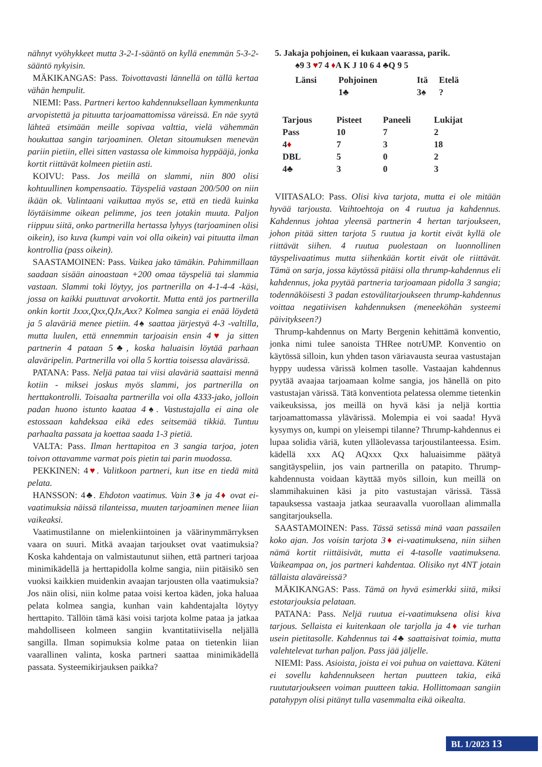nähnyt vyöhykkeet mutta 3-2-1-sääntö on kyllä enemmän 5-3-2-sääntö nykyisin.
MÄKIKANGAS: Pass. Toivottavasti lännellä on tällä kertaa vähän hempulit.
NIEMI: Pass. Partneri kertoo kahdennuksellaan kymmenkunta arvopistettä ja pituutta tarjoamattomissa väreissä. En näe syytä lähteä etsimään meille sopivaa valttia, vielä vähemmän houkuttaa sangin tarjoaminen. Oletan sitoumuksen menevän pariin pietiin, ellei sitten vastassa ole kimmoisa hyppääjä, jonka kortit riittävät kolmeen pietiin asti.
KOIVU: Pass. Jos meillä on slammi, niin 800 olisi kohtuullinen kompensaatio. Täyspeliä vastaan 200/500 on niin ikään ok. Valintaani vaikuttaa myös se, että en tiedä kuinka löytäisimme oikean pelimme, jos teen jotakin muuta. Paljon riippuu siitä, onko partnerilla hertassa lyhyys (tarjoaminen olisi oikein), iso kuva (kumpi vain voi olla oikein) vai pituutta ilman kontrollia (pass oikein).
SAASTAMOINEN: Pass. Vaikea jako tämäkin. Pahimmillaan saadaan sisään ainoastaan +200 omaa täyspeliä tai slammia vastaan. Slammi toki löytyy, jos partnerilla on 4-1-4-4 -käsi, jossa on kaikki puuttuvat arvokortit. Mutta entä jos partnerilla onkin kortit Jxxx,Qxx,QJx,Axx? Kolmea sangia ei enää löydetä ja 5 alaväriä menee pietiin. 4♠ saattaa järjestyä 4-3 -valtilla, mutta luulen, että ennemmin tarjoaisin ensin 4♥ ja sitten partnerin 4 pataan 5♣, koska haluaisin löytää parhaan alaväripelin. Partnerilla voi olla 5 korttia toisessa alavärissä.
PATANA: Pass. Neljä pataa tai viisi alaväriä saattaisi mennä kotiin - miksei joskus myös slammi, jos partnerilla on herttakontrolli. Toisaalta partnerilla voi olla 4333-jako, jolloin padan huono istunto kaataa 4♠. Vastustajalla ei aina ole estossaan kahdeksaa eikä edes seitsemää tikkiä. Tuntuu parhaalta passata ja koettaa saada 1-3 pietiä.
VALTA: Pass. Ilman herttapitoa en 3 sangia tarjoa, joten toivon ottavamme varmat pois pietin tai parin muodossa.
PEKKINEN: 4♥. Valitkoon partneri, kun itse en tiedä mitä pelata.
HANSSON: 4♣. Ehdoton vaatimus. Vain 3♠ ja 4♦ ovat ei-vaatimuksia näissä tilanteissa, muuten tarjoaminen menee liian vaikeaksi.
Vaatimustilanne on mielenkiintoinen ja väärinymmärryksen vaara on suuri. Mitkä avaajan tarjoukset ovat vaatimuksia? Koska kahdentaja on valmistautunut siihen, että partneri tarjoaa minimikädellä ja herttapidolla kolme sangia, niin pitäisikö sen vuoksi kaikkien muidenkin avaajan tarjousten olla vaatimuksia? Jos näin olisi, niin kolme pataa voisi kertoa käden, joka haluaa pelata kolmea sangia, kunhan vain kahdentajalta löytyy herttapito. Tällöin tämä käsi voisi tarjota kolme pataa ja jatkaa mahdolliseen kolmeen sangiin kvantitatiivisella neljällä sangilla. Ilman sopimuksia kolme pataa on tietenkin liian vaarallinen valinta, koska partneri saattaa minimikädellä passata. Systeemikirjauksen paikka?
5. Jakaja pohjoinen, ei kukaan vaarassa, parik.
♠9 3 ♥7 4 ♦A K J 10 6 4 ♣Q 9 5
| Länsi | Pohjoinen | Itä | Etelä |
| --- | --- | --- | --- |
| | 1♣ | 3♠ | ? |
| Tarjous | Pisteet | Paneeli | Lukijat |
| --- | --- | --- | --- |
| Pass | 10 | 7 | 2 |
| 4 ♦ | 7 | 3 | 18 |
| DBL | 5 | 0 | 2 |
| 4♣ | 3 | 0 | 3 |
VIITASALO: Pass. Olisi kiva tarjota, mutta ei ole mitään hyvää tarjousta. Vaihtoehtoja on 4 ruutua ja kahdennus. Kahdennus johtaa yleensä partnerin 4 hertan tarjoukseen, johon pitää sitten tarjota 5 ruutua ja kortit eivät kyllä ole riittävät siihen. 4 ruutua puolestaan on luonnollinen täyspelivaatimus mutta siihenkään kortit eivät ole riittävät. Tämä on sarja, jossa käytössä pitäisi olla thrump-kahdennus eli kahdennus, joka pyytää partneria tarjoamaan pidolla 3 sangia; todennäköisesti 3 padan estovälitarjoukseen thrump-kahdennus voittaa negatiivisen kahdennuksen (meneeköhän systeemi päivitykseen?)
Thrump-kahdennus on Marty Bergenin kehittämä konventio, jonka nimi tulee sanoista THRee notrUMP. Konventio on käytössä silloin, kun yhden tason väriavausta seuraa vastustajan hyppy uudessa värissä kolmen tasolle. Vastaajan kahdennus pyytää avaajaa tarjoamaan kolme sangia, jos hänellä on pito vastustajan värissä. Tätä konventiota pelatessa olemme tietenkin vaikeuksissa, jos meillä on hyvä käsi ja neljä korttia tarjoamattomassa ylävärissä. Molempia ei voi saada! Hyvä kysymys on, kumpi on yleisempi tilanne? Thrump-kahdennus ei lupaa solidia väriä, kuten ylläolevassa tarjoustilanteessa. Esim. kädellä xxx AQ AQxxx Qxx haluaisimme päätyä sangitäyspeliin, jos vain partnerilla on patapito. Thrump-kahdennusta voidaan käyttää myös silloin, kun meillä on slammihakuinen käsi ja pito vastustajan värissä. Tässä tapauksessa vastaaja jatkaa seuraavalla vuorollaan alimmalla sangitarjouksella.
SAASTAMOINEN: Pass. Tässä setissä minä vaan passailen koko ajan. Jos voisin tarjota 3♦ ei-vaatimuksena, niin siihen nämä kortit riittäisivät, mutta ei 4-tasolle vaatimuksena. Vaikeampaa on, jos partneri kahdentaa. Olisiko nyt 4NT jotain tällaista alaväreissä?
MÄKIKANGAS: Pass. Tämä on hyvä esimerkki siitä, miksi estotarjouksia pelataan.
PATANA: Pass. Neljä ruutua ei-vaatimuksena olisi kiva tarjous. Sellaista ei kuitenkaan ole tarjolla ja 4♦ vie turhan usein pietitasolle. Kahdennus tai 4♣ saattaisivat toimia, mutta valehtelevat turhan paljon. Pass jää jäljelle.
NIEMI: Pass. Asioista, joista ei voi puhua on vaiettava. Käteni ei sovellu kahdennukseen hertan puutteen takia, eikä ruututarjoukseen voiman puutteen takia. Hollittomaan sangiin patahypyn olisi pitänyt tulla vasemmalta eikä oikealta.
BL 1/2023 13